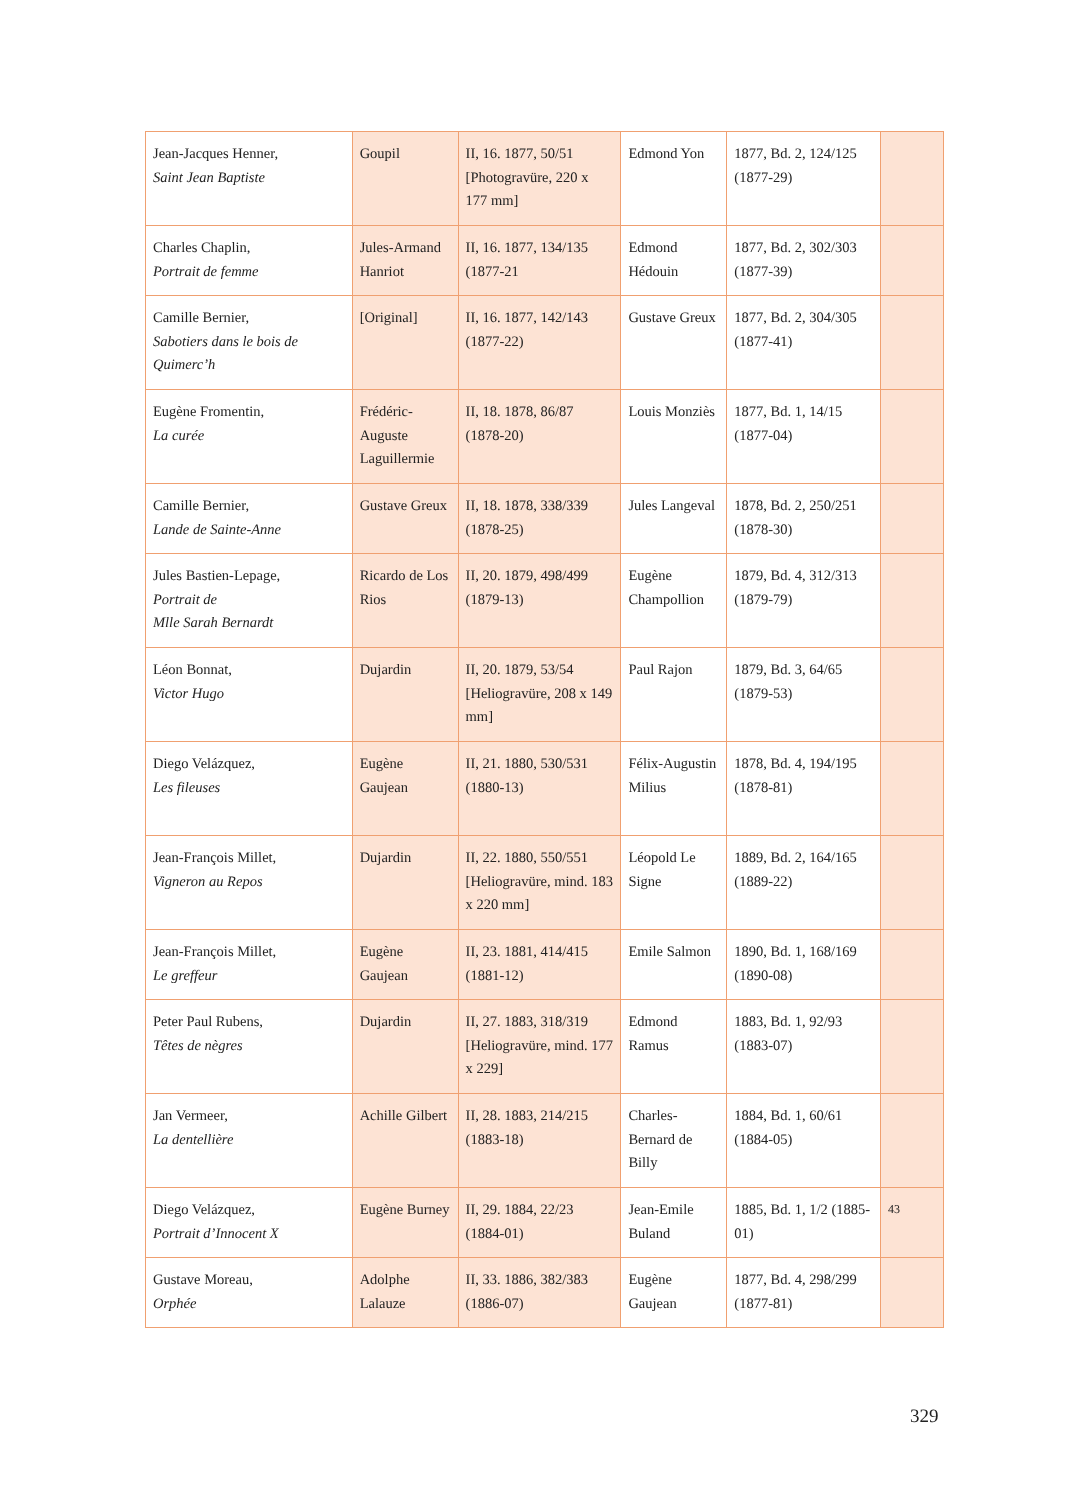| Jean-Jacques Henner, Saint Jean Baptiste | Goupil | II, 16. 1877, 50/51 [Photogravüre, 220 x 177 mm] | Edmond Yon | 1877, Bd. 2, 124/125 (1877-29) | |
| Charles Chaplin, Portrait de femme | Jules-Armand Hanriot | II, 16. 1877, 134/135 (1877-21 | Edmond Hédouin | 1877, Bd. 2, 302/303 (1877-39) | |
| Camille Bernier, Sabotiers dans le bois de Quimerc’h | [Original] | II, 16. 1877, 142/143 (1877-22) | Gustave Greux | 1877, Bd. 2, 304/305 (1877-41) | |
| Eugène Fromentin, La curée | Frédéric-Auguste Laguillermie | II, 18. 1878, 86/87 (1878-20) | Louis Monziès | 1877, Bd. 1, 14/15 (1877-04) | |
| Camille Bernier, Lande de Sainte-Anne | Gustave Greux | II, 18. 1878, 338/339 (1878-25) | Jules Langeval | 1878, Bd. 2, 250/251 (1878-30) | |
| Jules Bastien-Lepage, Portrait de Mlle Sarah Bernardt | Ricardo de Los Rios | II, 20. 1879, 498/499 (1879-13) | Eugène Champollion | 1879, Bd. 4, 312/313 (1879-79) | |
| Léon Bonnat, Victor Hugo | Dujardin | II, 20. 1879, 53/54 [Heliogravüre, 208 x 149 mm] | Paul Rajon | 1879, Bd. 3, 64/65 (1879-53) | |
| Diego Velázquez, Les fileuses | Eugène Gaujean | II, 21. 1880, 530/531 (1880-13) | Félix-Augustin Milius | 1878, Bd. 4, 194/195 (1878-81) | |
| Jean-François Millet, Vigneron au Repos | Dujardin | II, 22. 1880, 550/551 [Heliogravüre, mind. 183 x 220 mm] | Léopold Le Signe | 1889, Bd. 2, 164/165 (1889-22) | |
| Jean-François Millet, Le greffeur | Eugène Gaujean | II, 23. 1881, 414/415 (1881-12) | Emile Salmon | 1890, Bd. 1, 168/169 (1890-08) | |
| Peter Paul Rubens, Têtes de nègres | Dujardin | II, 27. 1883, 318/319 [Heliogravüre, mind. 177 x 229] | Edmond Ramus | 1883, Bd. 1, 92/93 (1883-07) | |
| Jan Vermeer, La dentellière | Achille Gilbert | II, 28. 1883, 214/215 (1883-18) | Charles-Bernard de Billy | 1884, Bd. 1, 60/61 (1884-05) | |
| Diego Velázquez, Portrait d’Innocent X | Eugène Burney | II, 29. 1884, 22/23 (1884-01) | Jean-Emile Buland | 1885, Bd. 1, 1/2 (1885-01) | 43 |
| Gustave Moreau, Orphée | Adolphe Lalauze | II, 33. 1886, 382/383 (1886-07) | Eugène Gaujean | 1877, Bd. 4, 298/299 (1877-81) | |
329